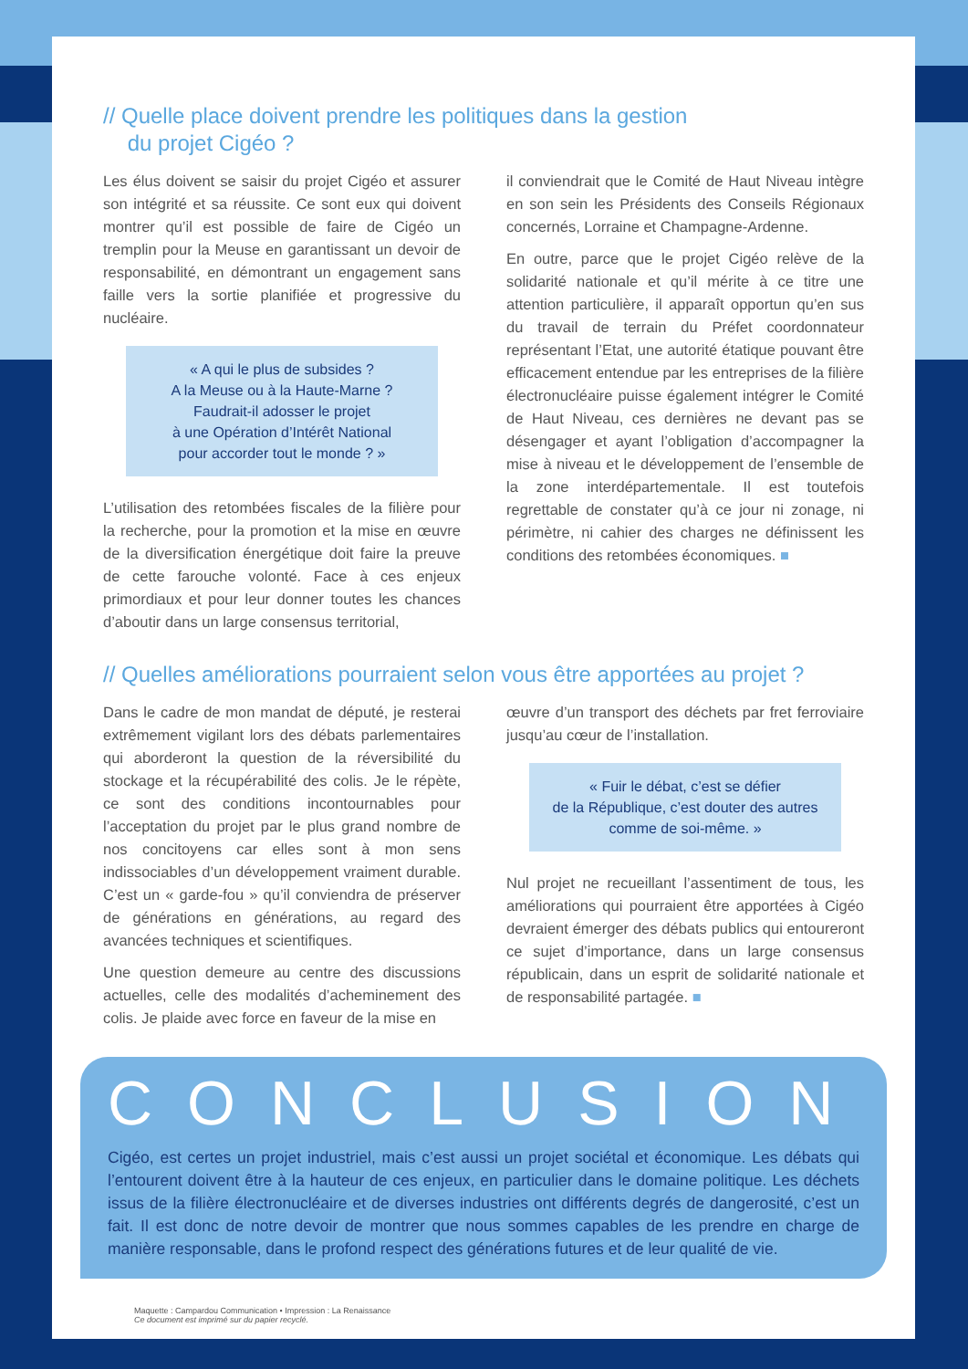// Quelle place doivent prendre les politiques dans la gestion
du projet Cigéo ?
Les élus doivent se saisir du projet Cigéo et assurer son intégrité et sa réussite. Ce sont eux qui doivent montrer qu’il est possible de faire de Cigéo un tremplin pour la Meuse en garantissant un devoir de responsabilité, en démontrant un engagement sans faille vers la sortie planifiée et progressive du nucléaire.
« A qui le plus de subsides ?
A la Meuse ou à la Haute-Marne ?
Faudrait-il adosser le projet
à une Opération d’Intérêt National
pour accorder tout le monde ? »
L’utilisation des retombées fiscales de la filière pour la recherche, pour la promotion et la mise en œuvre de la diversification énergétique doit faire la preuve de cette farouche volonté. Face à ces enjeux primordiaux et pour leur donner toutes les chances d’aboutir dans un large consensus territorial,
il conviendrait que le Comité de Haut Niveau intègre en son sein les Présidents des Conseils Régionaux concernés, Lorraine et Champagne-Ardenne.
En outre, parce que le projet Cigéo relève de la solidarité nationale et qu’il mérite à ce titre une attention particulière, il apparaît opportun qu’en sus du travail de terrain du Préfet coordonnateur représentant l’Etat, une autorité étatique pouvant être efficacement entendue par les entreprises de la filière électronucléaire puisse également intégrer le Comité de Haut Niveau, ces dernières ne devant pas se désengager et ayant l’obligation d’accompagner la mise à niveau et le développement de l’ensemble de la zone interdépartementale. Il est toutefois regrettable de constater qu’à ce jour ni zonage, ni périmètre, ni cahier des charges ne définissent les conditions des retombées économiques. ■
// Quelles améliorations pourraient selon vous être apportées au projet ?
Dans le cadre de mon mandat de député, je resterai extrêmement vigilant lors des débats parlementaires qui aborderont la question de la réversibilité du stockage et la récupérabilité des colis. Je le répète, ce sont des conditions incontournables pour l’acceptation du projet par le plus grand nombre de nos concitoyens car elles sont à mon sens indissociables d’un développement vraiment durable. C’est un « garde-fou » qu’il conviendra de préserver de générations en générations, au regard des avancées techniques et scientifiques.
Une question demeure au centre des discussions actuelles, celle des modalités d’acheminement des colis. Je plaide avec force en faveur de la mise en
œuvre d’un transport des déchets par fret ferroviaire jusqu’au cœur de l’installation.
« Fuir le débat, c’est se défier
de la République, c’est douter des autres
comme de soi-même. »
Nul projet ne recueillant l’assentiment de tous, les améliorations qui pourraient être apportées à Cigéo devraient émerger des débats publics qui entoureront ce sujet d’importance, dans un large consensus républicain, dans un esprit de solidarité nationale et de responsabilité partagée. ■
CONCLUSION
Cigéo, est certes un projet industriel, mais c’est aussi un projet sociétal et économique. Les débats qui l’entourent doivent être à la hauteur de ces enjeux, en particulier dans le domaine politique. Les déchets issus de la filière électronucléaire et de diverses industries ont différents degrés de dangerosité, c’est un fait. Il est donc de notre devoir de montrer que nous sommes capables de les prendre en charge de manière responsable, dans le profond respect des générations futures et de leur qualité de vie.
Maquette : Campardou Communication • Impression : La Renaissance
Ce document est imprimé sur du papier recyclé.